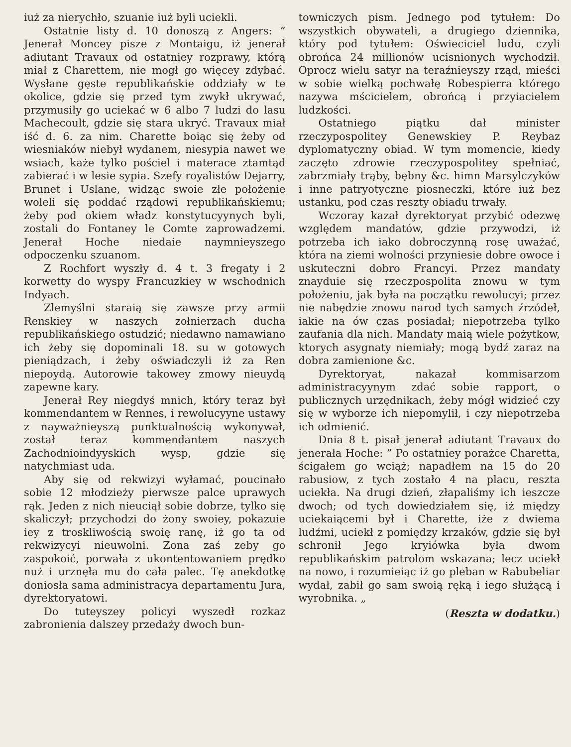iuż za nierychło, szuanie iuż byli uciekli.
Ostatnie listy d. 10 donoszą z Angers: ” Jenerał Moncey pisze z Montaigu, iż jenerał adiutant Travaux od ostatniey rozprawy, którą miał z Charettem, nie mogł go więcey zdybać. Wysłane gęste republikańskie oddziały w te okolice, gdzie się przed tym zwykł ukrywać, przymusiły go uciekać w 6 albo 7 ludzi do lasu Machecoult, gdzie się stara ukryć. Travaux miał iść d. 6. za nim. Charette boiąc się żeby od wiesniaków niebył wydanem, niesypia nawet we wsiach, każe tylko pościel i materace ztamtąd zabierać i w lesie sypia. Szefy royalistów Dejarry, Brunet i Uslane, widząc swoie złe położenie woleli się poddać rządowi republikańskiemu; żeby pod okiem władz konstytucyynych byli, zostali do Fontaney le Comte zaprowadzemi. Jenerał Hoche niedaie naymnieyszego odpoczenku szuanom.
Z Rochfort wyszły d. 4 t. 3 fregaty i 2 korwetty do wyspy Francuzkiey w wschodnich Indyach.
Zlemyślni staraią się zawsze przy armii Renskiey w naszych zołnierzach ducha republikańskiego ostudzić; niedawno namawiano ich żeby się dopominali 18. su w gotowych pieniądzach, i żeby oświadczyli iż za Ren niepoydą. Autorowie takowey zmowy nieuydą zapewne kary.
Jenerał Rey niegdyś mnich, który teraz był kommendantem w Rennes, i rewolucyyne ustawy z nayważnieyszą punktualnością wykonywał, został teraz kommendantem naszych Zachodnioindyyskich wysp, gdzie się natychmiast uda.
Aby się od rekwizyi wyłamać, poucinało sobie 12 młodzieży pierwsze palce uprawych rąk. Jeden z nich nieuciął sobie dobrze, tylko się skaliczył; przychodzi do żony swoiey, pokazuie iey z troskliwością swoię ranę, iż go ta od rekwizycyi nieuwolni. Zona zaś zeby go zaspokoić, porwała z ukontentowaniem prędko nuż i urznęła mu do cała palec. Tę anekdotkę doniosła sama administracya departamentu Jura, dyrektoryatowi.
Do tuteyszey policyi wyszedł rozkaz zabronienia dalszey przedaży dwoch bun-
towniczych pism. Jednego pod tytułem: Do wszystkich obywateli, a drugiego dziennika, który pod tytułem: Oświeciciel ludu, czyli obrońca 24 millionów ucisnionych wychodził. Oprocz wielu satyr na teraźnieyszy rząd, mieści w sobie wielką pochwałę Robespierra którego nazywa mścicielem, obrońcą i przyiacielem ludzkości.
Ostatniego piątku dał minister rzeczypospolitey Genewskiey P. Reybaz dyplomatyczny obiad. W tym momencie, kiedy zaczęto zdrowie rzeczypospolitey spełniać, zabrzmiały trąby, bębny &c. himn Marsylczyków i inne patryotyczne piosneczki, które iuż bez ustanku, pod czas reszty obiadu trwały.
Wczoray kazał dyrektoryat przybić odezwę względem mandatów, gdzie przywodzi, iż potrzeba ich iako dobroczynną rosę uważać, która na ziemi wolności przyniesie dobre owoce i uskuteczni dobro Francyi. Przez mandaty znayduie się rzeczpospolita znowu w tym położeniu, jak była na początku rewolucyi; przez nie nabędzie znowu narod tych samych źrzódeł, iakie na ów czas posiadał; niepotrzeba tylko zaufania dla nich. Mandaty maią wiele pożytkow, ktorych asygnaty niemiały; mogą bydź zaraz na dobra zamienione &c.
Dyrektoryat, nakazał kommisarzom administracyynym zdać sobie rapport, o publicznych urzędnikach, żeby mógł widzieć czy się w wyborze ich niepomylił, i czy niepotrzeba ich odmienić.
Dnia 8 t. pisał jenerał adiutant Travaux do jenerała Hoche: ” Po ostatniey porażce Charetta, ścigałem go wciąż; napadłem na 15 do 20 rabusiow, z tych zostało 4 na placu, reszta uciekła. Na drugi dzień, złapaliśmy ich ieszcze dwoch; od tych dowiedziałem się, iż między uciekaiącemi był i Charette, iże z dwiema ludźmi, uciekł z pomiędzy krzaków, gdzie się był schronił Jego kryiówka była dwom republikańskim patrolom wskazana; lecz uciekł na nowo, i rozumieiąc iż go pleban w Rabubeliar wydał, zabił go sam swoią ręką i iego służącą i wyrobnika. „
(Reszta w dodatku.)